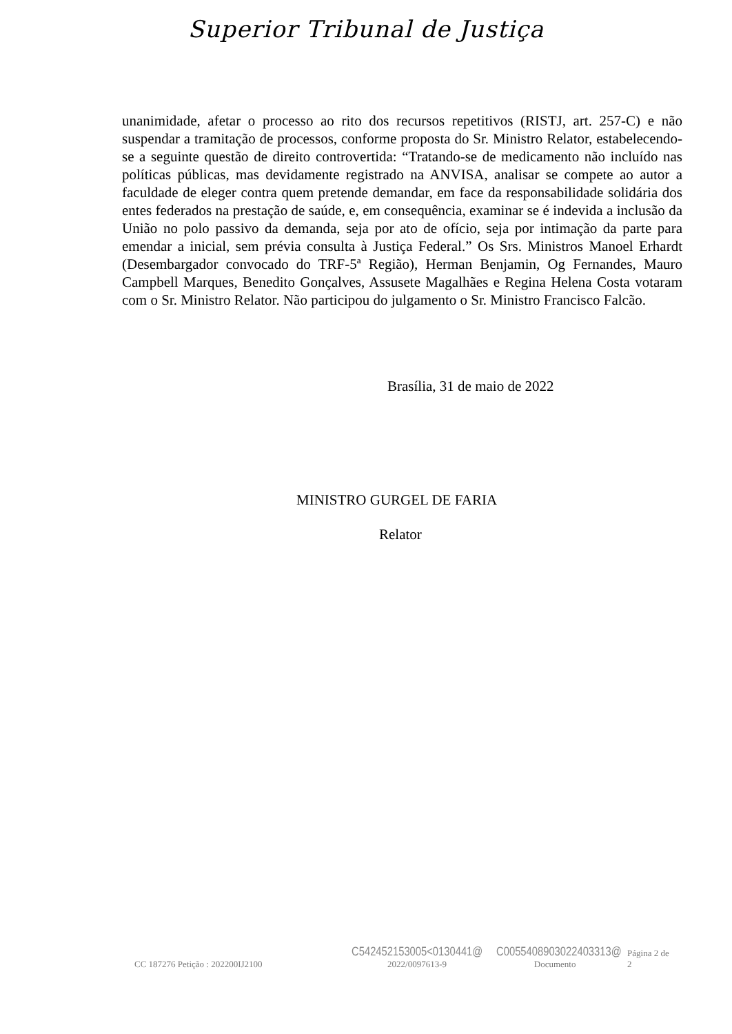Superior Tribunal de Justiça
unanimidade, afetar o processo ao rito dos recursos repetitivos (RISTJ, art. 257-C) e não suspendar a tramitação de processos, conforme proposta do Sr. Ministro Relator, estabelecendo-se a seguinte questão de direito controvertida: “Tratando-se de medicamento não incluído nas políticas públicas, mas devidamente registrado na ANVISA, analisar se compete ao autor a faculdade de eleger contra quem pretende demandar, em face da responsabilidade solidária dos entes federados na prestação de saúde, e, em consequência, examinar se é indevida a inclusão da União no polo passivo da demanda, seja por ato de ofício, seja por intimação da parte para emendar a inicial, sem prévia consulta à Justiça Federal.” Os Srs. Ministros Manoel Erhardt (Desembargador convocado do TRF-5ª Região), Herman Benjamin, Og Fernandes, Mauro Campbell Marques, Benedito Gonçalves, Assusete Magalhães e Regina Helena Costa votaram com o Sr. Ministro Relator. Não participou do julgamento o Sr. Ministro Francisco Falcão.
Brasília, 31 de maio de 2022
MINISTRO GURGEL DE FARIA
Relator
CC 187276 Petição : 202200IJ2100
C542452153005<0130441@
2022/0097613-9
C0055408903022403313@
Documento
Página 2 de 2